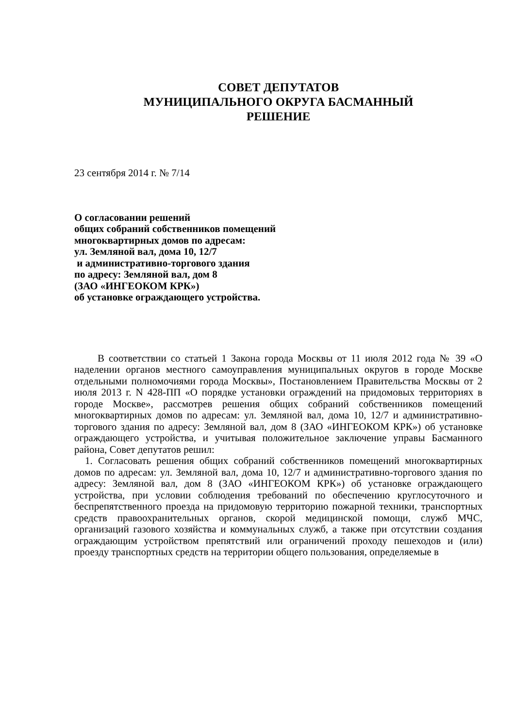СОВЕТ ДЕПУТАТОВ
МУНИЦИПАЛЬНОГО ОКРУГА БАСМАННЫЙ
РЕШЕНИЕ
23 сентября 2014 г. № 7/14
О согласовании решений
общих собраний собственников помещений
многоквартирных домов по адресам:
ул. Земляной вал, дома 10, 12/7
и административно-торгового здания
по адресу: Земляной вал, дом 8
(ЗАО «ИНГЕОКОМ КРК»)
об установке ограждающего устройства.
В соответствии со статьей 1 Закона города Москвы от 11 июля 2012 года № 39 «О наделении органов местного самоуправления муниципальных округов в городе Москве отдельными полномочиями города Москвы», Постановлением Правительства Москвы от 2 июля 2013 г. N 428-ПП «О порядке установки ограждений на придомовых территориях в городе Москве», рассмотрев решения общих собраний собственников помещений многоквартирных домов по адресам: ул. Земляной вал, дома 10, 12/7 и административно-торгового здания по адресу: Земляной вал, дом 8 (ЗАО «ИНГЕОКОМ КРК») об установке ограждающего устройства, и учитывая положительное заключение управы Басманного района, Совет депутатов решил:
1. Согласовать решения общих собраний собственников помещений многоквартирных домов по адресам: ул. Земляной вал, дома 10, 12/7 и административно-торгового здания по адресу: Земляной вал, дом 8 (ЗАО «ИНГЕОКОМ КРК») об установке ограждающего устройства, при условии соблюдения требований по обеспечению круглосуточного и беспрепятственного проезда на придомовую территорию пожарной техники, транспортных средств правоохранительных органов, скорой медицинской помощи, служб МЧС, организаций газового хозяйства и коммунальных служб, а также при отсутствии создания ограждающим устройством препятствий или ограничений проходу пешеходов и (или) проезду транспортных средств на территории общего пользования, определяемые в